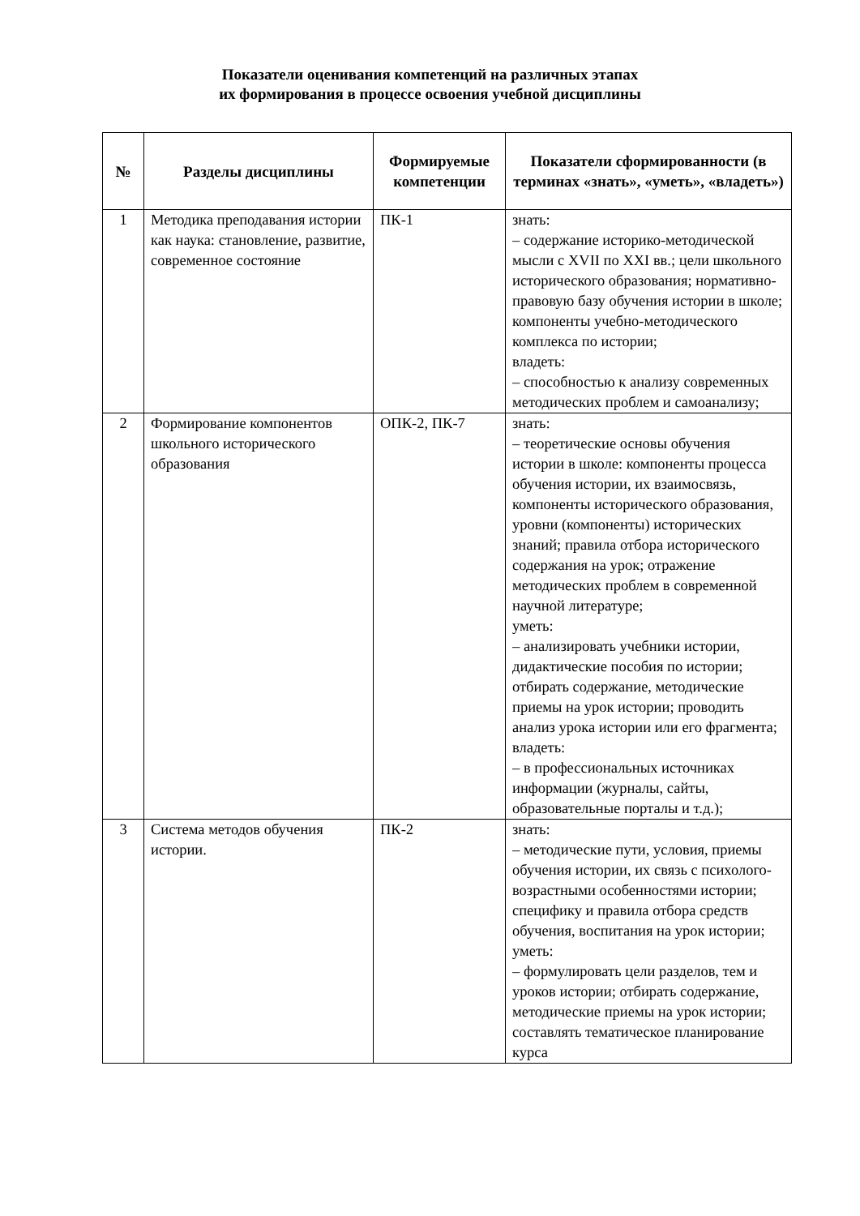Показатели оценивания компетенций на различных этапах
их формирования в процессе освоения учебной дисциплины
| № | Разделы дисциплины | Формируемые компетенции | Показатели сформированности (в терминах «знать», «уметь», «владеть») |
| --- | --- | --- | --- |
| 1 | Методика преподавания истории как наука: становление, развитие, современное состояние | ПК-1 | знать: – содержание историко-методической мысли с XVII по XXI вв.; цели школьного исторического образования; нормативно-правовую базу обучения истории в школе; компоненты учебно-методического комплекса по истории; владеть: – способностью к анализу современных методических проблем и самоанализу; |
| 2 | Формирование компонентов школьного исторического образования | ОПК-2, ПК-7 | знать: – теоретические основы обучения истории в школе: компоненты процесса обучения истории, их взаимосвязь, компоненты исторического образования, уровни (компоненты) исторических знаний; правила отбора исторического содержания на урок; отражение методических проблем в современной научной литературе; уметь: – анализировать учебники истории, дидактические пособия по истории; отбирать содержание, методические приемы на урок истории; проводить анализ урока истории или его фрагмента; владеть: – в профессиональных источниках информации (журналы, сайты, образовательные порталы и т.д.); |
| 3 | Система методов обучения истории. | ПК-2 | знать: – методические пути, условия, приемы обучения истории, их связь с психолого-возрастными особенностями истории; специфику и правила отбора средств обучения, воспитания на урок истории; уметь: – формулировать цели разделов, тем и уроков истории; отбирать содержание, методические приемы на урок истории; составлять тематическое планирование курса |